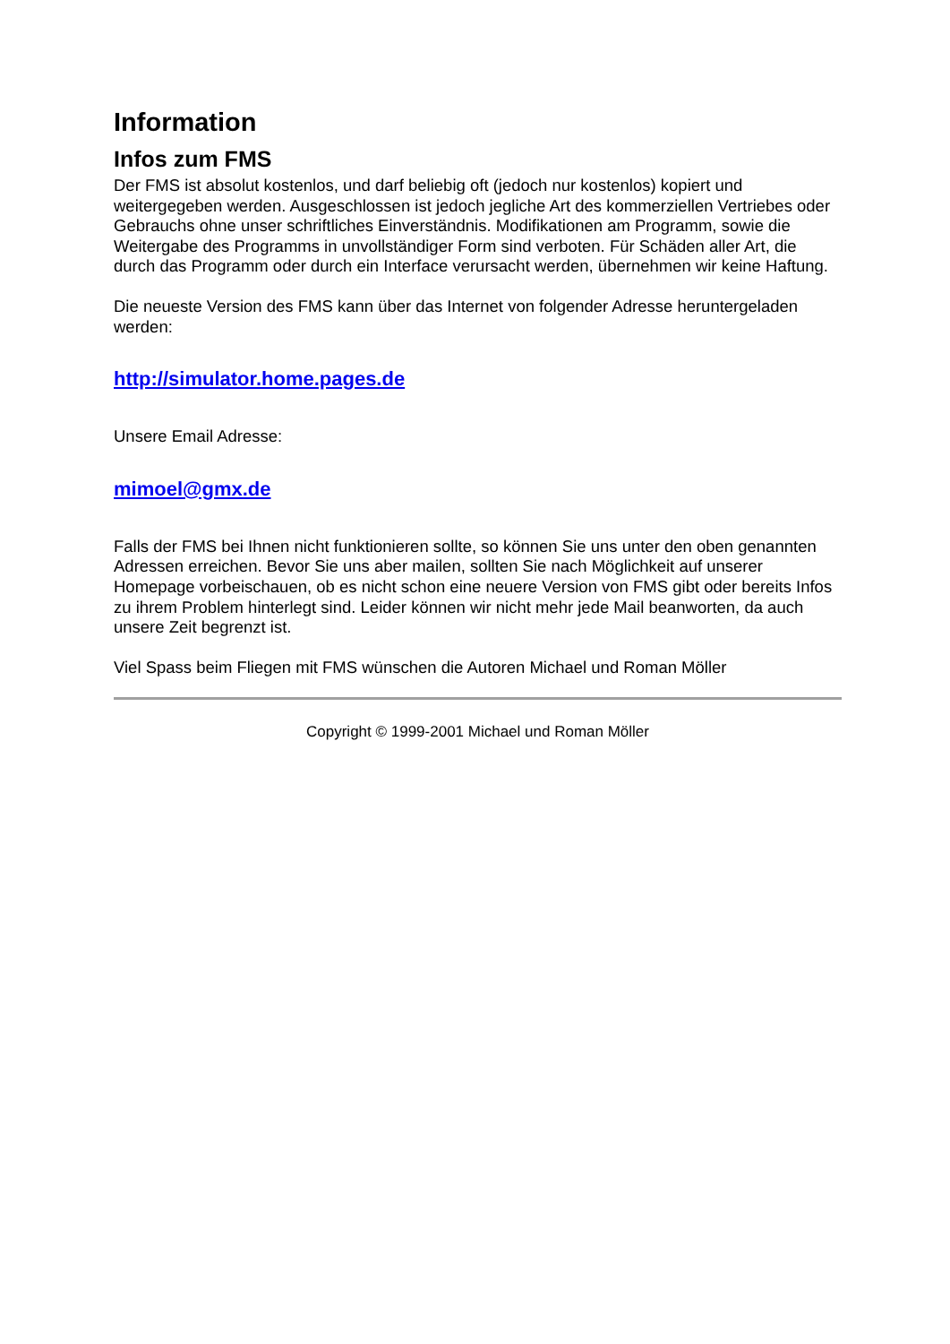Information
Infos zum FMS
Der FMS ist absolut kostenlos, und darf beliebig oft (jedoch nur kostenlos) kopiert und weitergegeben werden. Ausgeschlossen ist jedoch jegliche Art des kommerziellen Vertriebes oder Gebrauchs ohne unser schriftliches Einverständnis. Modifikationen am Programm, sowie die Weitergabe des Programms in unvollständiger Form sind verboten. Für Schäden aller Art, die durch das Programm oder durch ein Interface verursacht werden, übernehmen wir keine Haftung.
Die neueste Version des FMS kann über das Internet von folgender Adresse heruntergeladen werden:
http://simulator.home.pages.de
Unsere Email Adresse:
mimoel@gmx.de
Falls der FMS bei Ihnen nicht funktionieren sollte, so können Sie uns unter den oben genannten Adressen erreichen. Bevor Sie uns aber mailen, sollten Sie nach Möglichkeit auf unserer Homepage vorbeischauen, ob es nicht schon eine neuere Version von FMS gibt oder bereits Infos zu ihrem Problem hinterlegt sind. Leider können wir nicht mehr jede Mail beanworten, da auch unsere Zeit begrenzt ist.
Viel Spass beim Fliegen mit FMS wünschen die Autoren Michael und Roman Möller
Copyright © 1999-2001 Michael und Roman Möller